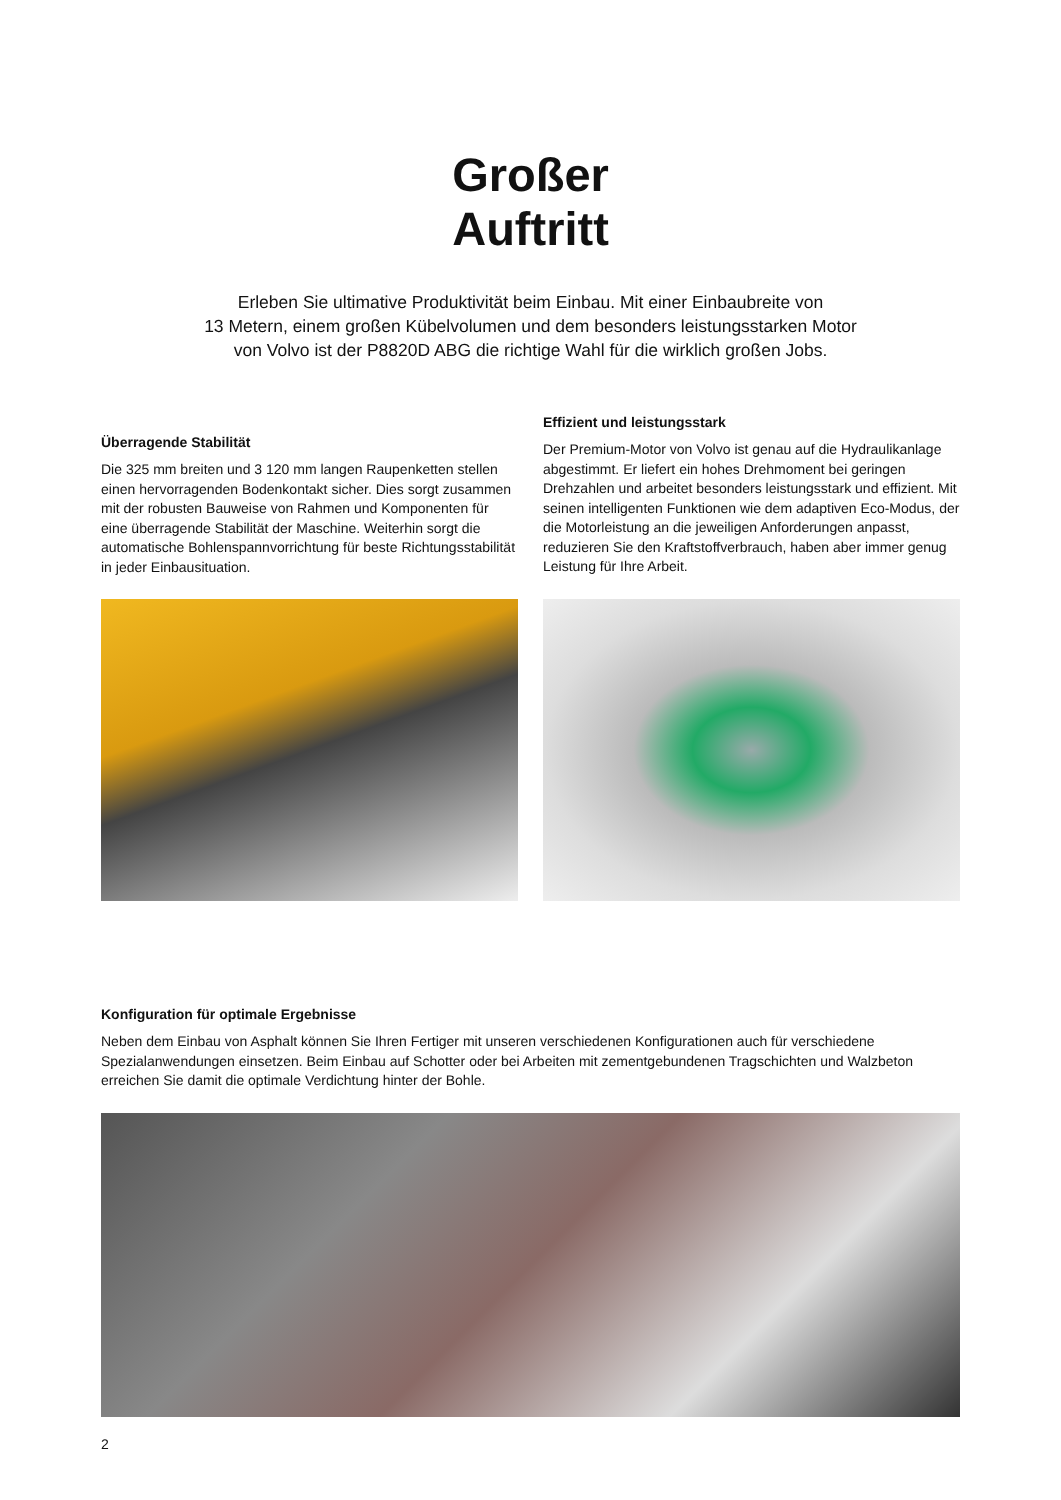Großer
Auftritt
Erleben Sie ultimative Produktivität beim Einbau. Mit einer Einbaubreite von
13 Metern, einem großen Kübelvolumen und dem besonders leistungsstarken Motor
von Volvo ist der P8820D ABG die richtige Wahl für die wirklich großen Jobs.
Überragende Stabilität
Die 325 mm breiten und 3 120 mm langen Raupenketten stellen einen hervorragenden Bodenkontakt sicher. Dies sorgt zusammen mit der robusten Bauweise von Rahmen und Komponenten für eine überragende Stabilität der Maschine. Weiterhin sorgt die automatische Bohlenspannvorrichtung für beste Richtungsstabilität in jeder Einbausituation.
Effizient und leistungsstark
Der Premium-Motor von Volvo ist genau auf die Hydraulikanlage abgestimmt. Er liefert ein hohes Drehmoment bei geringen Drehzahlen und arbeitet besonders leistungsstark und effizient. Mit seinen intelligenten Funktionen wie dem adaptiven Eco-Modus, der die Motorleistung an die jeweiligen Anforderungen anpasst, reduzieren Sie den Kraftstoffverbrauch, haben aber immer genug Leistung für Ihre Arbeit.
Konfiguration für optimale Ergebnisse
Neben dem Einbau von Asphalt können Sie Ihren Fertiger mit unseren verschiedenen Konfigurationen auch für verschiedene Spezialanwendungen einsetzen. Beim Einbau auf Schotter oder bei Arbeiten mit zementgebundenen Tragschichten und Walzbeton erreichen Sie damit die optimale Verdichtung hinter der Bohle.
2